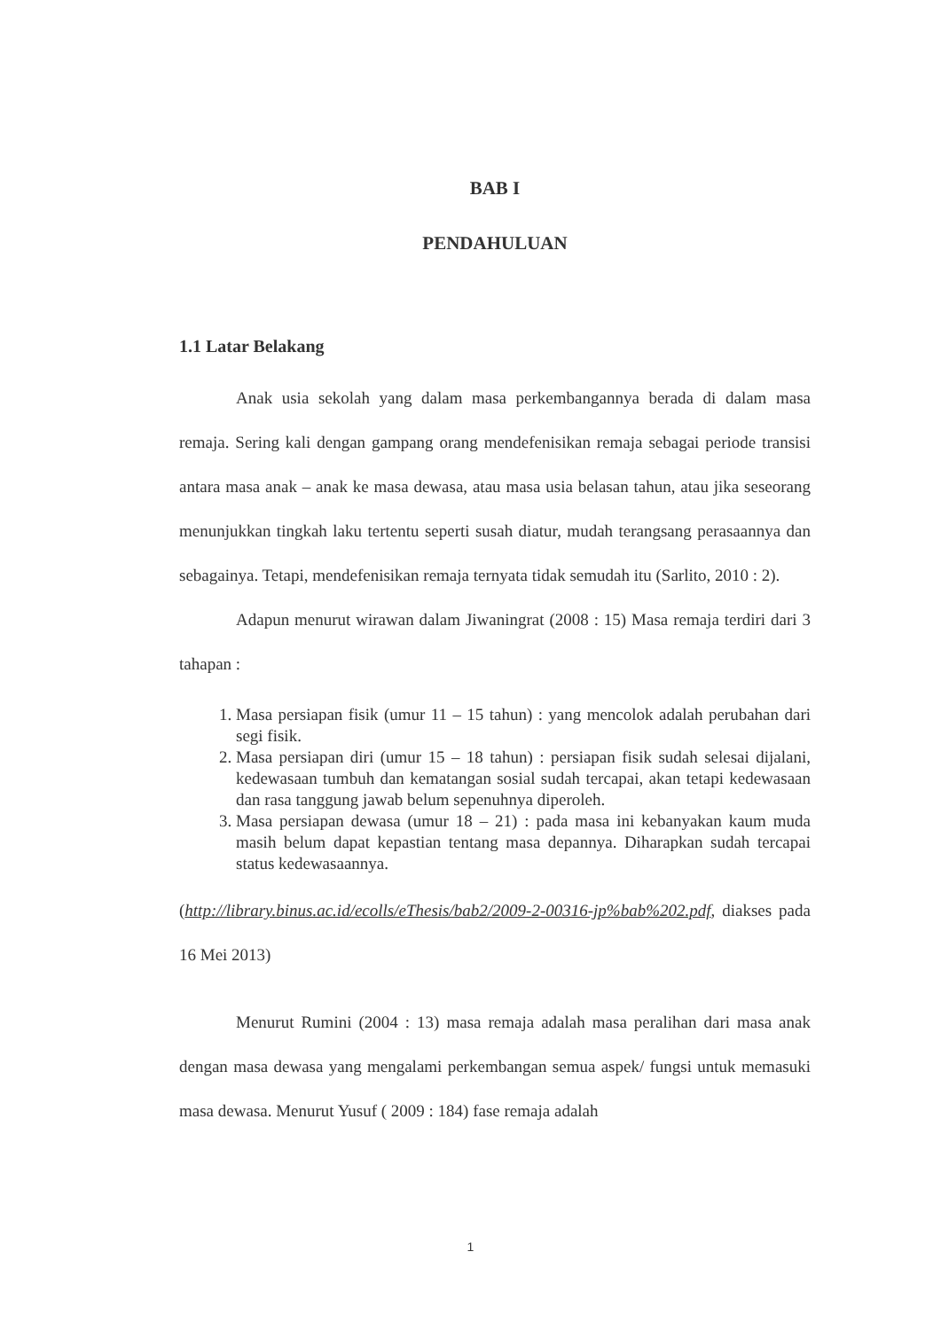BAB I
PENDAHULUAN
1.1 Latar Belakang
Anak usia sekolah yang dalam masa perkembangannya berada di dalam masa remaja. Sering kali dengan gampang orang mendefenisikan remaja sebagai periode transisi antara masa anak – anak ke masa dewasa, atau masa usia belasan tahun, atau jika seseorang menunjukkan tingkah laku tertentu seperti susah diatur, mudah terangsang perasaannya dan sebagainya. Tetapi, mendefenisikan remaja ternyata tidak semudah itu (Sarlito, 2010 : 2).
Adapun menurut wirawan dalam Jiwaningrat (2008 : 15) Masa remaja terdiri dari 3 tahapan :
1. Masa persiapan fisik (umur 11 – 15 tahun) : yang mencolok adalah perubahan dari segi fisik.
2. Masa persiapan diri (umur 15 – 18 tahun) : persiapan fisik sudah selesai dijalani, kedewasaan tumbuh dan kematangan sosial sudah tercapai, akan tetapi kedewasaan dan rasa tanggung jawab belum sepenuhnya diperoleh.
3. Masa persiapan dewasa (umur 18 – 21) : pada masa ini kebanyakan kaum muda masih belum dapat kepastian tentang masa depannya. Diharapkan sudah tercapai status kedewasaannya.
(http://library.binus.ac.id/ecolls/eThesis/bab2/2009-2-00316-jp%bab%202.pdf, diakses pada 16 Mei 2013)
Menurut Rumini (2004 : 13) masa remaja adalah masa peralihan dari masa anak dengan masa dewasa yang mengalami perkembangan semua aspek/ fungsi untuk memasuki masa dewasa. Menurut Yusuf ( 2009 : 184) fase remaja adalah
1